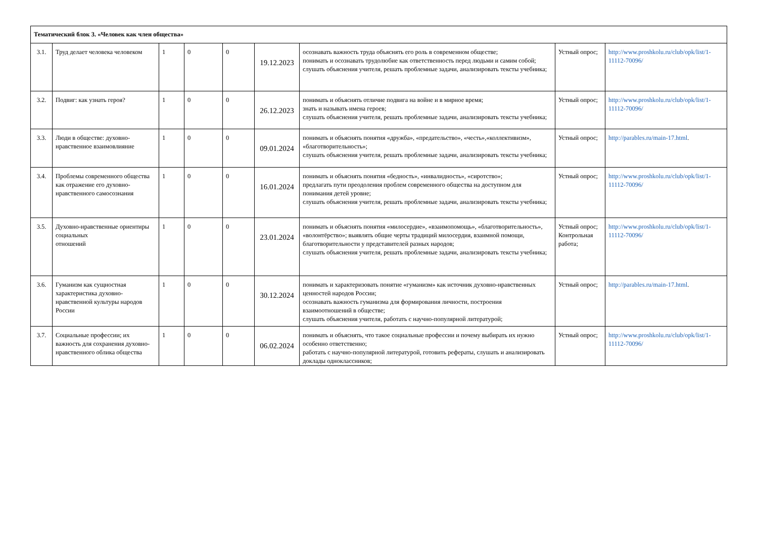| Тематический блок 3. «Человек как член общества» | | | | | | | | |
| 3.1. | Труд делает человека человеком | 1 | 0 | 0 | 19.12.2023 | осознавать важность труда объяснять его роль в современном обществе; понимать и осознавать трудолюбие как ответственность перед людьми и самим собой; слушать объяснения учителя, решать проблемные задачи, анализировать тексты учебника; | Устный опрос; | http://www.proshkolu.ru/club/opk/list/1-11112-70096/ |
| 3.2. | Подвиг: как узнать героя? | 1 | 0 | 0 | 26.12.2023 | понимать и объяснять отличие подвига на войне и в мирное время; знать и называть имена героев; слушать объяснения учителя, решать проблемные задачи, анализировать тексты учебника; | Устный опрос; | http://www.proshkolu.ru/club/opk/list/1-11112-70096/ |
| 3.3. | Люди в обществе: духовно-нравственное взаимовлияние | 1 | 0 | 0 | 09.01.2024 | понимать и объяснять понятия «дружба», «предательство», «честь»,«коллективизм», «благотворительность»; слушать объяснения учителя, решать проблемные задачи, анализировать тексты учебника; | Устный опрос; | http://parables.ru/main-17.html . |
| 3.4. | Проблемы современного общества как отражение его духовно-нравственного самосознания | 1 | 0 | 0 | 16.01.2024 | понимать и объяснять понятия «бедность», «инвалидность», «сиротство»; предлагать пути преодоления проблем современного общества на доступном для понимания детей уровне; слушать объяснения учителя, решать проблемные задачи, анализировать тексты учебника; | Устный опрос; | http://www.proshkolu.ru/club/opk/list/1-11112-70096/ |
| 3.5. | Духовно-нравственные ориентиры социальных отношений | 1 | 0 | 0 | 23.01.2024 | понимать и объяснять понятия «милосердие», «взаимопомощь», «благотворительность», «волонтёрство»; выявлять общие черты традиций милосердия, взаимной помощи, благотворительности у представителей разных народов; слушать объяснения учителя, решать проблемные задачи, анализировать тексты учебника; | Устный опрос; Контрольная работа; | http://www.proshkolu.ru/club/opk/list/1-11112-70096/ |
| 3.6. | Гуманизм как сущностная характеристика духовно-нравственной культуры народов России | 1 | 0 | 0 | 30.12.2024 | понимать и характеризовать понятие «гуманизм» как источник духовно-нравственных ценностей народов России; осознавать важность гуманизма для формирования личности, построения взаимоотношений в обществе; слушать объяснения учителя, работать с научно-популярной литературой; | Устный опрос; | http://parables.ru/main-17.html . |
| 3.7. | Социальные профессии; их важность для сохранения духовно-нравственного облика общества | 1 | 0 | 0 | 06.02.2024 | понимать и объяснять, что такое социальные профессии и почему выбирать их нужно особенно ответственно; работать с научно-популярной литературой, готовить рефераты, слушать и анализировать доклады одноклассников; | Устный опрос; | http://www.proshkolu.ru/club/opk/list/1-11112-70096/ |